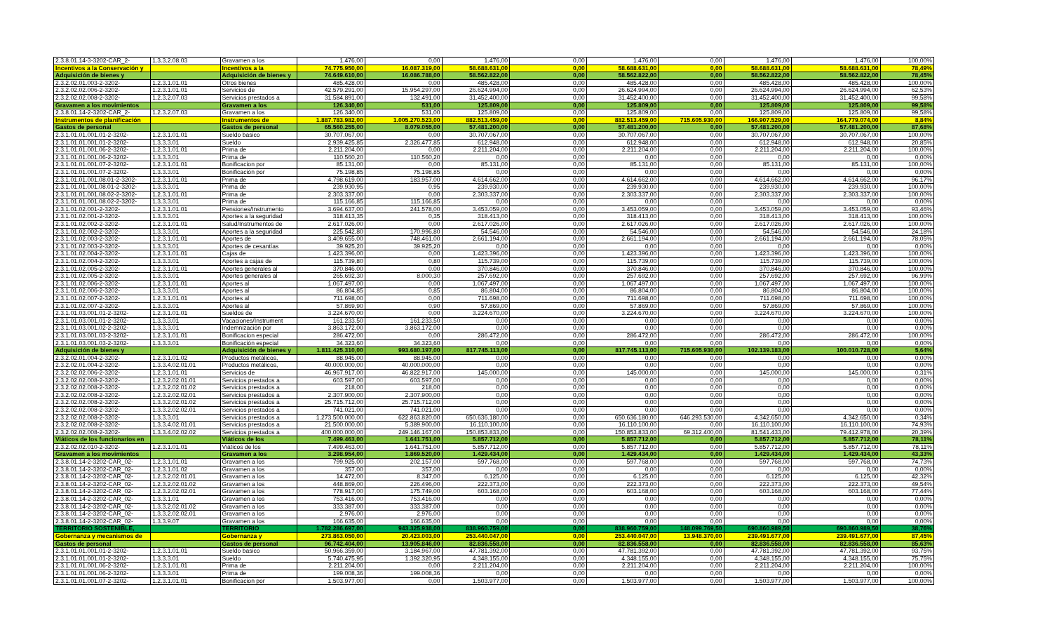| 2.3.8.01.14-3-3202-CAR_2- | 1.3.3.2.08.03 | Gravamen a los | 1.476,00 | 0,00 | 1.476,00 | 0,00 | 1.476,00 | 0,00 | 1.476,00 | 1.476,00 | 100,00% |
| Incentivos a la Conservación y | | Incentivos a la | 74.775.950,00 | 16.087.319,00 | 58.688.631,00 | 0,00 | 58.688.631,00 | 0,00 | 58.688.631,00 | 58.688.631,00 | 78,49% |
| Adquisición de bienes y | | Adquisición de bienes y | 74.649.610,00 | 16.086.788,00 | 58.562.822,00 | 0,00 | 58.562.822,00 | 0,00 | 58.562.822,00 | 58.562.822,00 | 78,45% |
| 2.3.2.02.01.003-2-3202- | 1.2.3.1.01.01 | Otros bienes | 485.428,00 | 0,00 | 485.428,00 | 0,00 | 485.428,00 | 0,00 | 485.428,00 | 485.428,00 | 100,00% |
| 2.3.2.02.02.006-2-3202- | 1.2.3.1.01.01 | Servicios de | 42.579.291,00 | 15.954.297,00 | 26.624.994,00 | 0,00 | 26.624.994,00 | 0,00 | 26.624.994,00 | 26.624.994,00 | 62,53% |
| 2.3.2.02.02.008-2-3202- | 1.2.3.2.07.03 | Servicios prestados a | 31.584.891,00 | 132.491,00 | 31.452.400,00 | 0,00 | 31.452.400,00 | 0,00 | 31.452.400,00 | 31.452.400,00 | 99,58% |
| Gravamen a los movimientos | | Gravamen a los | 126.340,00 | 531,00 | 125.809,00 | 0,00 | 125.809,00 | 0,00 | 125.809,00 | 125.809,00 | 99,58% |
| 2.3.8.01.14-2-3202-CAR_2- | 1.2.3.2.07.03 | Gravamen a los | 126.340,00 | 531,00 | 125.809,00 | 0,00 | 125.809,00 | 0,00 | 125.809,00 | 125.809,00 | 99,58% |
| Instrumentos de planificación | | Instrumentos de | 1.887.783.982,00 | 1.005.270.523,00 | 882.513.459,00 | 0,00 | 882.513.459,00 | 715.605.930,00 | 166.907.529,00 | 164.779.074,00 | 8,84% |
| Gastos de personal | | Gastos de personal | 65.560.255,00 | 8.079.055,00 | 57.481.200,00 | 0,00 | 57.481.200,00 | 0,00 | 57.481.200,00 | 57.481.200,00 | 87,68% |
| 2.3.1.01.01.001.01-2-3202- | 1.2.3.1.01.01 | Sueldo basico | 30.707.067,00 | 0,00 | 30.707.067,00 | 0,00 | 30.707.067,00 | 0,00 | 30.707.067,00 | 30.707.067,00 | 100,00% |
| 2.3.1.01.01.001.01-2-3202- | 1.3.3.3.01 | Sueldo | 2.939.425,85 | 2.326.477,85 | 612.948,00 | 0,00 | 612.948,00 | 0,00 | 612.948,00 | 612.948,00 | 20,85% |
| 2.3.1.01.01.001.06-2-3202- | 1.2.3.1.01.01 | Prima de | 2.211.204,00 | 0,00 | 2.211.204,00 | 0,00 | 2.211.204,00 | 0,00 | 2.211.204,00 | 2.211.204,00 | 100,00% |
| 2.3.1.01.01.001.06-2-3202- | 1.3.3.3.01 | Prima de | 110.560,20 | 110.560,20 | 0,00 | 0,00 | 0,00 | 0,00 | 0,00 | 0,00 | 0,00% |
| 2.3.1.01.01.001.07-2-3202- | 1.2.3.1.01.01 | Bonificacion por | 85.131,00 | 0,00 | 85.131,00 | 0,00 | 85.131,00 | 0,00 | 85.131,00 | 85.131,00 | 100,00% |
| 2.3.1.01.01.001.07-2-3202- | 1.3.3.3.01 | Bonificación por | 75.198,85 | 75.198,85 | 0,00 | 0,00 | 0,00 | 0,00 | 0,00 | 0,00 | 0,00% |
| 2.3.1.01.01.001.08.01-2-3202- | 1.2.3.1.01.01 | Prima de | 4.798.619,00 | 183.957,00 | 4.614.662,00 | 0,00 | 4.614.662,00 | 0,00 | 4.614.662,00 | 4.614.662,00 | 96,17% |
| 2.3.1.01.01.001.08.01-2-3202- | 1.3.3.3.01 | Prima de | 239.930,95 | 0,95 | 239.930,00 | 0,00 | 239.930,00 | 0,00 | 239.930,00 | 239.930,00 | 100,00% |
| 2.3.1.01.01.001.08.02-2-3202- | 1.2.3.1.01.01 | Prima de | 2.303.337,00 | 0,00 | 2.303.337,00 | 0,00 | 2.303.337,00 | 0,00 | 2.303.337,00 | 2.303.337,00 | 100,00% |
| 2.3.1.01.01.001.08.02-2-3202- | 1.3.3.3.01 | Prima de | 115.166,85 | 115.166,85 | 0,00 | 0,00 | 0,00 | 0,00 | 0,00 | 0,00 | 0,00% |
| 2.3.1.01.02.001-2-3202- | 1.2.3.1.01.01 | Pensiones/Instrumento | 3.694.637,00 | 241.578,00 | 3.453.059,00 | 0,00 | 3.453.059,00 | 0,00 | 3.453.059,00 | 3.453.059,00 | 93,46% |
| 2.3.1.01.02.001-2-3202- | 1.3.3.3.01 | Aportes a la seguridad | 318.413,35 | 0,35 | 318.413,00 | 0,00 | 318.413,00 | 0,00 | 318.413,00 | 318.413,00 | 100,00% |
| 2.3.1.01.02.002-2-3202- | 1.2.3.1.01.01 | Salud/Instrumentos de | 2.617.026,00 | 0,00 | 2.617.026,00 | 0,00 | 2.617.026,00 | 0,00 | 2.617.026,00 | 2.617.026,00 | 100,00% |
| 2.3.1.01.02.002-2-3202- | 1.3.3.3.01 | Aportes a la seguridad | 225.542,80 | 170.996,80 | 54.546,00 | 0,00 | 54.546,00 | 0,00 | 54.546,00 | 54.546,00 | 24,18% |
| 2.3.1.01.02.003-2-3202- | 1.2.3.1.01.01 | Aportes de | 3.409.655,00 | 748.461,00 | 2.661.194,00 | 0,00 | 2.661.194,00 | 0,00 | 2.661.194,00 | 2.661.194,00 | 78,05% |
| 2.3.1.01.02.003-2-3202- | 1.3.3.3.01 | Aportes de cesantías | 39.925,20 | 39.925,20 | 0,00 | 0,00 | 0,00 | 0,00 | 0,00 | 0,00 | 0,00% |
| 2.3.1.01.02.004-2-3202- | 1.2.3.1.01.01 | Cajas de | 1.423.396,00 | 0,00 | 1.423.396,00 | 0,00 | 1.423.396,00 | 0,00 | 1.423.396,00 | 1.423.396,00 | 100,00% |
| 2.3.1.01.02.004-2-3202- | 1.3.3.3.01 | Aportes a cajas de | 115.739,80 | 0,80 | 115.739,00 | 0,00 | 115.739,00 | 0,00 | 115.739,00 | 115.739,00 | 100,00% |
| 2.3.1.01.02.005-2-3202- | 1.2.3.1.01.01 | Aportes generales al | 370.846,00 | 0,00 | 370.846,00 | 0,00 | 370.846,00 | 0,00 | 370.846,00 | 370.846,00 | 100,00% |
| 2.3.1.01.02.005-2-3202- | 1.3.3.3.01 | Aportes generales al | 265.692,30 | 8.000,30 | 257.692,00 | 0,00 | 257.692,00 | 0,00 | 257.692,00 | 257.692,00 | 96,99% |
| 2.3.1.01.02.006-2-3202- | 1.2.3.1.01.01 | Aportes al | 1.067.497,00 | 0,00 | 1.067.497,00 | 0,00 | 1.067.497,00 | 0,00 | 1.067.497,00 | 1.067.497,00 | 100,00% |
| 2.3.1.01.02.006-2-3202- | 1.3.3.3.01 | Aportes al | 86.804,85 | 0,85 | 86.804,00 | 0,00 | 86.804,00 | 0,00 | 86.804,00 | 86.804,00 | 100,00% |
| 2.3.1.01.02.007-2-3202- | 1.2.3.1.01.01 | Aportes al | 711.698,00 | 0,00 | 711.698,00 | 0,00 | 711.698,00 | 0,00 | 711.698,00 | 711.698,00 | 100,00% |
| 2.3.1.01.02.007-2-3202- | 1.3.3.3.01 | Aportes al | 57.869,90 | 0,90 | 57.869,00 | 0,00 | 57.869,00 | 0,00 | 57.869,00 | 57.869,00 | 100,00% |
| 2.3.1.01.03.001.01-2-3202- | 1.2.3.1.01.01 | Sueldos de | 3.224.670,00 | 0,00 | 3.224.670,00 | 0,00 | 3.224.670,00 | 0,00 | 3.224.670,00 | 3.224.670,00 | 100,00% |
| 2.3.1.01.03.001.01-2-3202- | 1.3.3.3.01 | Vacaciones/Instrument | 161.233,50 | 161.233,50 | 0,00 | 0,00 | 0,00 | 0,00 | 0,00 | 0,00 | 0,00% |
| 2.3.1.01.03.001.02-2-3202- | 1.3.3.3.01 | Indemnización por | 3.863.172,00 | 3.863.172,00 | 0,00 | 0,00 | 0,00 | 0,00 | 0,00 | 0,00 | 0,00% |
| 2.3.1.01.03.001.03-2-3202- | 1.2.3.1.01.01 | Bonificacion especial | 286.472,00 | 0,00 | 286.472,00 | 0,00 | 286.472,00 | 0,00 | 286.472,00 | 286.472,00 | 100,00% |
| 2.3.1.01.03.001.03-2-3202- | 1.3.3.3.01 | Bonificación especial | 34.323,60 | 34.323,60 | 0,00 | 0,00 | 0,00 | 0,00 | 0,00 | 0,00 | 0,00% |
| Adquisición de bienes y | | Adquisición de bienes y | 1.811.425.310,00 | 993.680.197,00 | 817.745.113,00 | 0,00 | 817.745.113,00 | 715.605.930,00 | 102.139.183,00 | 100.010.728,00 | 5,64% |
| 2.3.2.02.01.004-2-3202- | 1.2.3.1.01.02 | Productos metálicos, | 88.945,00 | 88.945,00 | 0,00 | 0,00 | 0,00 | 0,00 | 0,00 | 0,00 | 0,00% |
| 2.3.2.02.01.004-2-3202- | 1.3.3.4.02.01.01 | Productos metálicos, | 40.000.000,00 | 40.000.000,00 | 0,00 | 0,00 | 0,00 | 0,00 | 0,00 | 0,00 | 0,00% |
| 2.3.2.02.02.006-2-3202- | 1.2.3.1.01.01 | Servicios de | 46.967.917,00 | 46.822.917,00 | 145.000,00 | 0,00 | 145.000,00 | 0,00 | 145.000,00 | 145.000,00 | 0,31% |
| 2.3.2.02.02.008-2-3202- | 1.2.3.2.02.01.01 | Servicios prestados a | 603.597,00 | 603.597,00 | 0,00 | 0,00 | 0,00 | 0,00 | 0,00 | 0,00 | 0,00% |
| 2.3.2.02.02.008-2-3202- | 1.2.3.2.02.01.02 | Servicios prestados a | 218,00 | 218,00 | 0,00 | 0,00 | 0,00 | 0,00 | 0,00 | 0,00 | 0,00% |
| 2.3.2.02.02.008-2-3202- | 1.2.3.2.02.02.01 | Servicios prestados a | 2.307.900,00 | 2.307.900,00 | 0,00 | 0,00 | 0,00 | 0,00 | 0,00 | 0,00 | 0,00% |
| 2.3.2.02.02.008-2-3202- | 1.3.3.2.02.01.02 | Servicios prestados a | 25.715.712,00 | 25.715.712,00 | 0,00 | 0,00 | 0,00 | 0,00 | 0,00 | 0,00 | 0,00% |
| 2.3.2.02.02.008-2-3202- | 1.3.3.2.02.02.01 | Servicios prestados a | 741.021,00 | 741.021,00 | 0,00 | 0,00 | 0,00 | 0,00 | 0,00 | 0,00 | 0,00% |
| 2.3.2.02.02.008-2-3202- | 1.3.3.3.01 | Servicios prestados a | 1.273.500.000,00 | 622.863.820,00 | 650.636.180,00 | 0,00 | 650.636.180,00 | 646.293.530,00 | 4.342.650,00 | 4.342.650,00 | 0,34% |
| 2.3.2.02.02.008-2-3202- | 1.3.3.4.02.01.01 | Servicios prestados a | 21.500.000,00 | 5.389.900,00 | 16.110.100,00 | 0,00 | 16.110.100,00 | 0,00 | 16.110.100,00 | 16.110.100,00 | 74,93% |
| 2.3.2.02.02.008-2-3202- | 1.3.3.4.02.02.02 | Servicios prestados a | 400.000.000,00 | 249.146.167,00 | 150.853.833,00 | 0,00 | 150.853.833,00 | 69.312.400,00 | 81.541.433,00 | 79.412.978,00 | 20,39% |
| Viáticos de los funcionarios en | | Viáticos de los | 7.499.463,00 | 1.641.751,00 | 5.857.712,00 | 0,00 | 5.857.712,00 | 0,00 | 5.857.712,00 | 5.857.712,00 | 78,11% |
| 2.3.2.02.02.010-2-3202- | 1.2.3.1.01.01 | Viáticos de los | 7.499.463,00 | 1.641.751,00 | 5.857.712,00 | 0,00 | 5.857.712,00 | 0,00 | 5.857.712,00 | 5.857.712,00 | 78,11% |
| Gravamen a los movimientos | | Gravamen a los | 3.298.954,00 | 1.869.520,00 | 1.429.434,00 | 0,00 | 1.429.434,00 | 0,00 | 1.429.434,00 | 1.429.434,00 | 43,33% |
| 2.3.8.01.14-2-3202-CAR_02- | 1.2.3.1.01.01 | Gravamen a los | 799.925,00 | 202.157,00 | 597.768,00 | 0,00 | 597.768,00 | 0,00 | 597.768,00 | 597.768,00 | 74,73% |
| 2.3.8.01.14-2-3202-CAR_02- | 1.2.3.1.01.02 | Gravamen a los | 357,00 | 357,00 | 0,00 | 0,00 | 0,00 | 0,00 | 0,00 | 0,00 | 0,00% |
| 2.3.8.01.14-2-3202-CAR_02- | 1.2.3.2.02.01.01 | Gravamen a los | 14.472,00 | 8.347,00 | 6.125,00 | 0,00 | 6.125,00 | 0,00 | 6.125,00 | 6.125,00 | 42,32% |
| 2.3.8.01.14-2-3202-CAR_02- | 1.2.3.2.02.01.02 | Gravamen a los | 448.869,00 | 226.496,00 | 222.373,00 | 0,00 | 222.373,00 | 0,00 | 222.373,00 | 222.373,00 | 49,54% |
| 2.3.8.01.14-2-3202-CAR_02- | 1.2.3.2.02.02.01 | Gravamen a los | 778.917,00 | 175.749,00 | 603.168,00 | 0,00 | 603.168,00 | 0,00 | 603.168,00 | 603.168,00 | 77,44% |
| 2.3.8.01.14-2-3202-CAR_02- | 1.3.3.1.01 | Gravamen a los | 753.416,00 | 753.416,00 | 0,00 | 0,00 | 0,00 | 0,00 | 0,00 | 0,00 | 0,00% |
| 2.3.8.01.14-2-3202-CAR_02- | 1.3.3.2.02.01.02 | Gravamen a los | 333.387,00 | 333.387,00 | 0,00 | 0,00 | 0,00 | 0,00 | 0,00 | 0,00 | 0,00% |
| 2.3.8.01.14-2-3202-CAR_02- | 1.3.3.2.02.02.01 | Gravamen a los | 2.976,00 | 2.976,00 | 0,00 | 0,00 | 0,00 | 0,00 | 0,00 | 0,00 | 0,00% |
| 2.3.8.01.14-2-3202-CAR_02- | 1.3.3.9.07 | Gravamen a los | 166.635,00 | 166.635,00 | 0,00 | 0,00 | 0,00 | 0,00 | 0,00 | 0,00 | 0,00% |
| TERRITORIO SOSTENIBLE, | | TERRITORIO | 1.782.286.697,00 | 943.325.938,00 | 838.960.759,00 | 0,00 | 838.960.759,00 | 148.099.769,50 | 690.860.989,50 | 690.860.989,50 | 38,76% |
| Gobernanza y mecanismos de | | Gobernanza y | 273.863.050,00 | 20.423.003,00 | 253.440.047,00 | 0,00 | 253.440.047,00 | 13.948.370,00 | 239.491.677,00 | 239.491.677,00 | 87,45% |
| Gastos de personal | | Gastos de personal | 96.742.404,00 | 13.905.846,00 | 82.836.558,00 | 0,00 | 82.836.558,00 | 0,00 | 82.836.558,00 | 82.836.558,00 | 85,63% |
| 2.3.1.01.01.001.01-2-3202- | 1.2.3.1.01.01 | Sueldo basico | 50.966.359,00 | 3.184.967,00 | 47.781.392,00 | 0,00 | 47.781.392,00 | 0,00 | 47.781.392,00 | 47.781.392,00 | 93,75% |
| 2.3.1.01.01.001.01-2-3202- | 1.3.3.3.01 | Sueldo | 5.740.475,95 | 1.392.320,95 | 4.348.155,00 | 0,00 | 4.348.155,00 | 0,00 | 4.348.155,00 | 4.348.155,00 | 75,75% |
| 2.3.1.01.01.001.06-2-3202- | 1.2.3.1.01.01 | Prima de | 2.211.204,00 | 0,00 | 2.211.204,00 | 0,00 | 2.211.204,00 | 0,00 | 2.211.204,00 | 2.211.204,00 | 100,00% |
| 2.3.1.01.01.001.06-2-3202- | 1.3.3.3.01 | Prima de | 199.008,36 | 199.008,36 | 0,00 | 0,00 | 0,00 | 0,00 | 0,00 | 0,00 | 0,00% |
| 2.3.1.01.01.001.07-2-3202- | 1.2.3.1.01.01 | Bonificacion por | 1.503.977,00 | 0,00 | 1.503.977,00 | 0,00 | 1.503.977,00 | 0,00 | 1.503.977,00 | 1.503.977,00 | 100,00% |